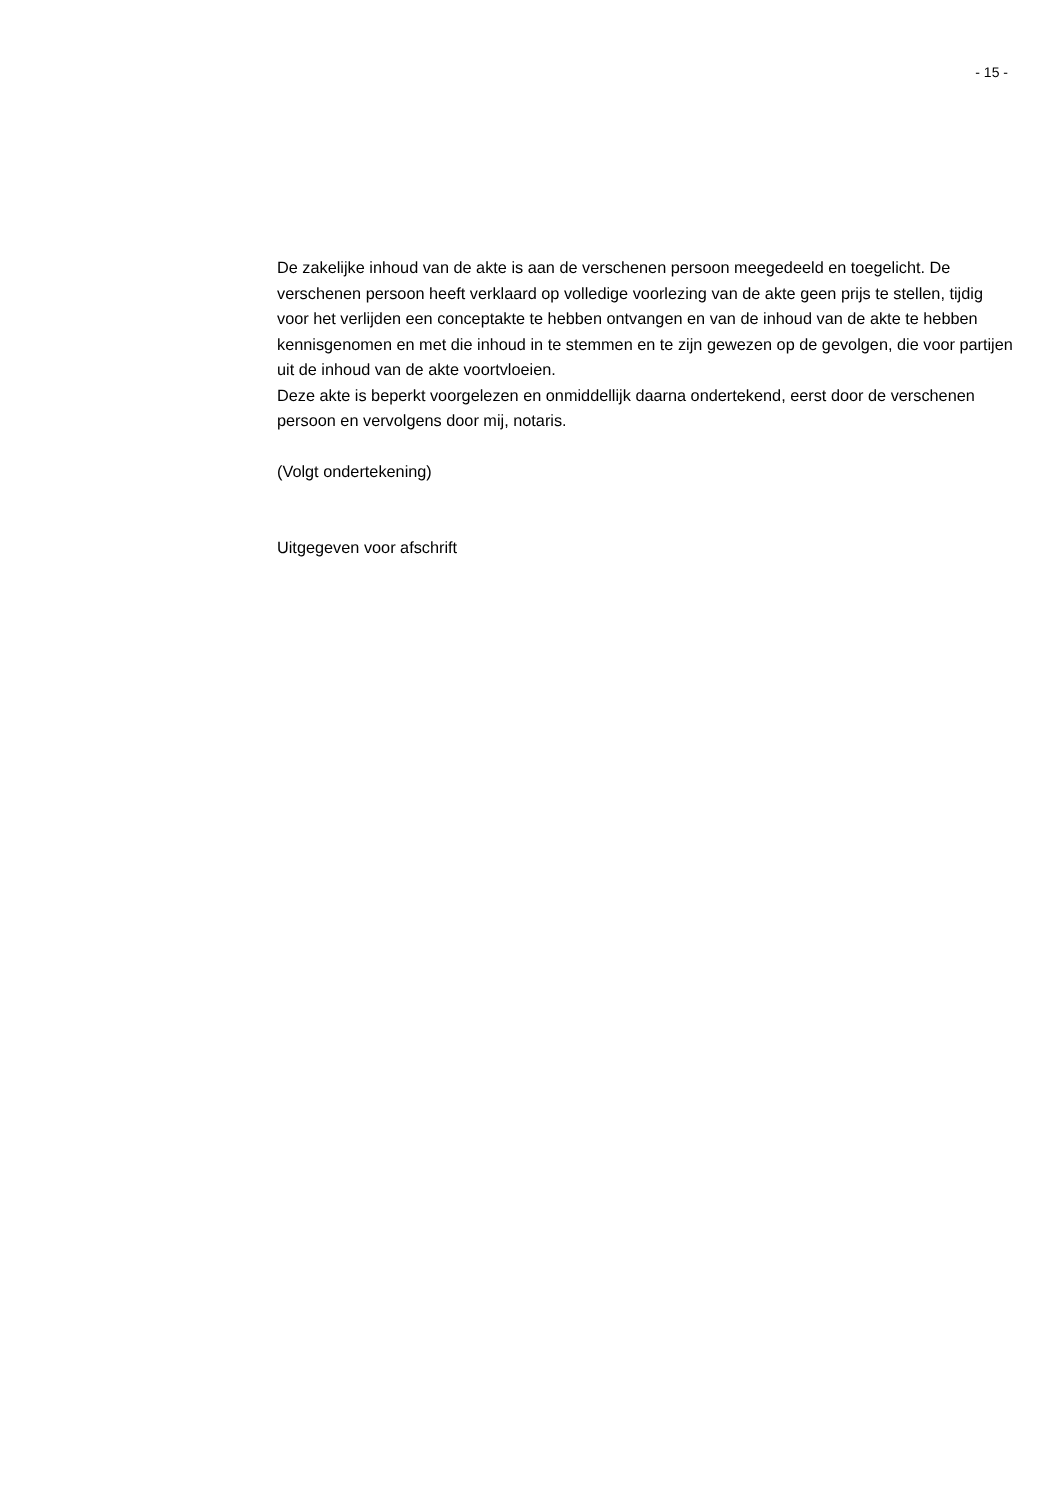- 15 -
De zakelijke inhoud van de akte is aan de verschenen persoon meegedeeld en toegelicht. De verschenen persoon heeft verklaard op volledige voorlezing van de akte geen prijs te stellen, tijdig voor het verlijden een conceptakte te hebben ontvangen en van de inhoud van de akte te hebben kennisgenomen en met die inhoud in te stemmen en te zijn gewezen op de gevolgen, die voor partijen uit de inhoud van de akte voortvloeien.
Deze akte is beperkt voorgelezen en onmiddellijk daarna ondertekend, eerst door de verschenen persoon en vervolgens door mij, notaris.
(Volgt ondertekening)
Uitgegeven voor afschrift